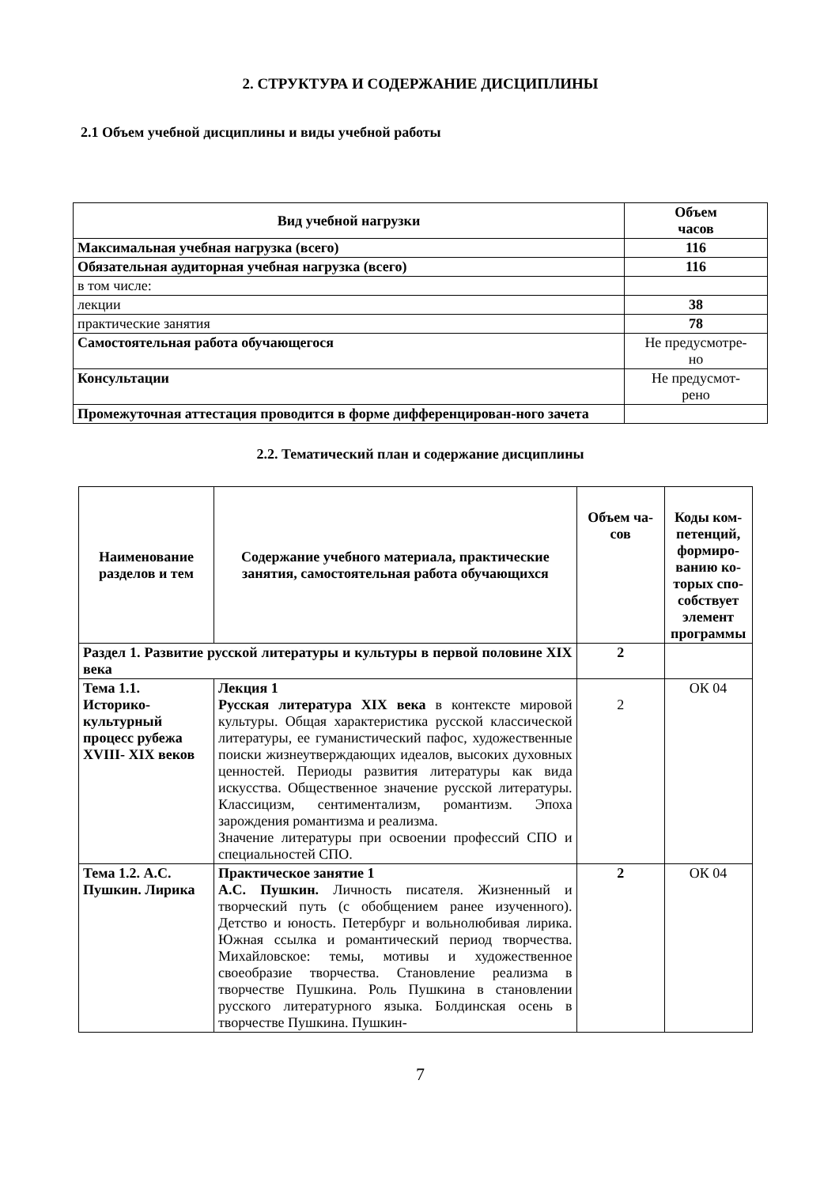2. СТРУКТУРА И СОДЕРЖАНИЕ ДИСЦИПЛИНЫ
2.1 Объем учебной дисциплины и виды учебной работы
| Вид учебной нагрузки | Объем часов |
| --- | --- |
| Максимальная учебная нагрузка (всего) | 116 |
| Обязательная аудиторная учебная нагрузка (всего) | 116 |
| в том числе: | |
| лекции | 38 |
| практические занятия | 78 |
| Самостоятельная работа обучающегося | Не предусмотре- но |
| Консультации | Не предусмот- рено |
| Промежуточная аттестация проводится в форме дифференцирован-ного зачета | |
2.2. Тематический план и содержание дисциплины
| Наименование разделов и тем | Содержание учебного материала, практические занятия, самостоятельная работа обучающихся | Объем ча- сов | Коды ком-петенций, формиро-ванию ко-торых спо-собствует элемент программы |
| --- | --- | --- | --- |
| Раздел 1. Развитие русской литературы и культуры в первой половине XIX века | | 2 | |
| Тема 1.1. Историко-культурный процесс рубежа XVIII- XIX веков | Лекция 1 Русская литература XIX века в контексте мировой культуры. Общая характеристика русской классической литературы, ее гуманистический пафос, художественные поиски жизнеутверждающих идеалов, высоких духовных ценностей. Периоды развития литературы как вида искусства. Общественное значение русской литературы. Классицизм, сентиментализм, романтизм. Эпоха зарождения романтизма и реализма. Значение литературы при освоении профессий СПО и специальностей СПО. | 2 | ОК 04 |
| Тема 1.2. А.С. Пушкин. Лирика | Практическое занятие 1 А.С. Пушкин. Личность писателя. Жизненный и творческий путь (с обобщением ранее изученного). Детство и юность. Петербург и вольнолюбивая лирика. Южная ссылка и романтический период творчества. Михайловское: темы, мотивы и художественное своеобразие творчества. Становление реализма в творчестве Пушкина. Роль Пушкина в становлении русского литературного языка. Болдинская осень в творчестве Пушкина. Пушкин- | 2 | ОК 04 |
7